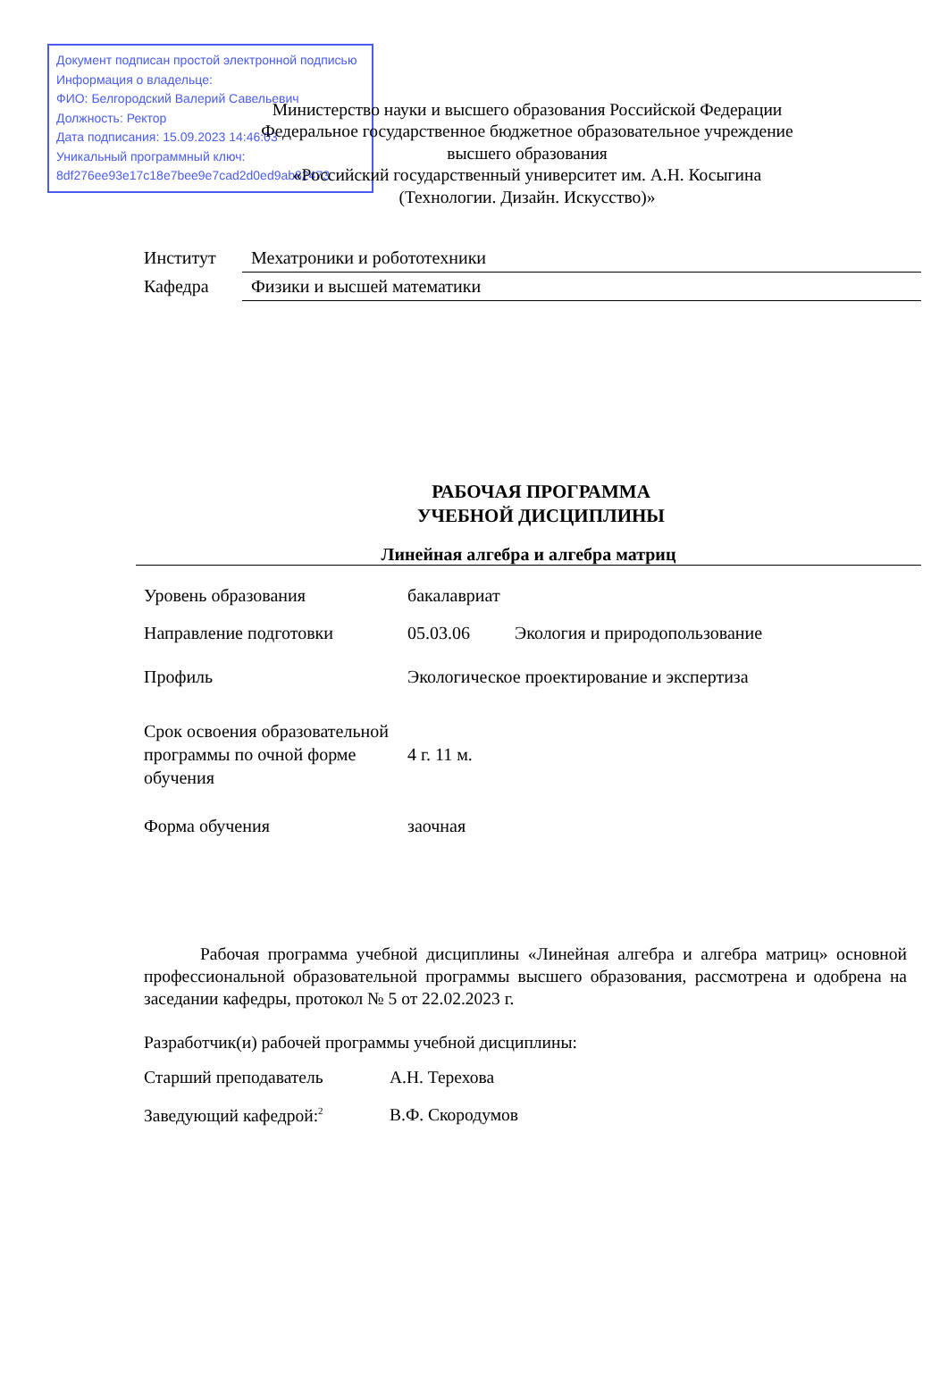Документ подписан простой электронной подписью
Информация о владельце:
ФИО: Белгородский Валерий Савельевич
Должность: Ректор
Дата подписания: 15.09.2023 14:46:03
Уникальный программный ключ:
8df276ee93e17c18e7bee9e7cad2d0ed9ab82473
Министерство науки и высшего образования Российской Федерации
Федеральное государственное бюджетное образовательное учреждение
высшего образования
«Российский государственный университет им. А.Н. Косыгина
(Технологии. Дизайн. Искусство)»
| Институт | Мехатроники и робототехники |
| Кафедра | Физики и высшей математики |
РАБОЧАЯ ПРОГРАММА
УЧЕБНОЙ ДИСЦИПЛИНЫ
Линейная алгебра и алгебра матриц
| Уровень образования | бакалавриат | |
| Направление подготовки | 05.03.06 | Экология и природопользование |
| Профиль | Экологическое проектирование и экспертиза | |
| Срок освоения образовательной программы по очной форме обучения | 4 г. 11 м. | |
| Форма обучения | заочная | |
Рабочая программа учебной дисциплины «Линейная алгебра и алгебра матриц» основной профессиональной образовательной программы высшего образования, рассмотрена и одобрена на заседании кафедры, протокол № 5 от 22.02.2023 г.
Разработчик(и) рабочей программы учебной дисциплины:
| Старший преподаватель | А.Н. Терехова |
| Заведующий кафедрой:<sup>2</sup> | В.Ф. Скородумов |